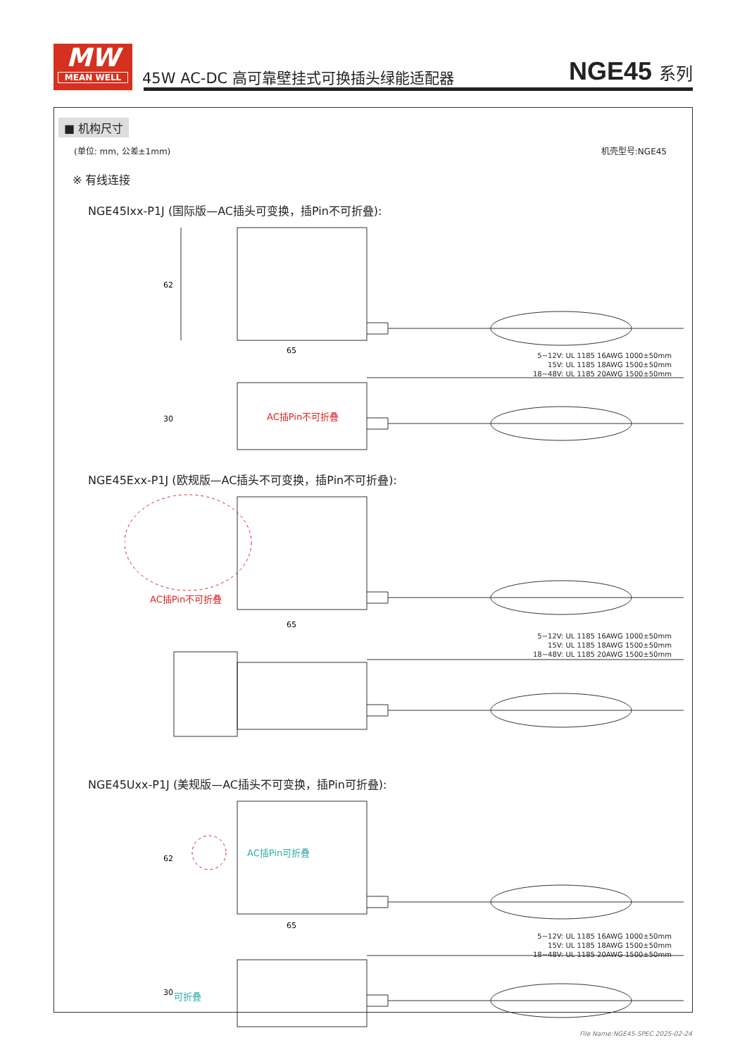MW
MEAN WELL
45W AC-DC 高可靠壁挂式可换插头绿能适配器
NGE45 系列
■ 机构尺寸
(单位: mm, 公差±1mm) 机壳型号:NGE45
※ 有线连接
NGE45Ixx-P1J (国际版—AC插头可变换，插Pin不可折叠):
62
65
30
5~12V: UL 1185 16AWG 1000±50mm
15V: UL 1185 18AWG 1500±50mm
18~48V: UL 1185 20AWG 1500±50mm
AC插Pin不可折叠
NGE45Exx-P1J (欧规版—AC插头不可变换，插Pin不可折叠):
65
AC插Pin不可折叠
5~12V: UL 1185 16AWG 1000±50mm
15V: UL 1185 18AWG 1500±50mm
18~48V: UL 1185 20AWG 1500±50mm
NGE45Uxx-P1J (美规版—AC插头不可变换，插Pin可折叠):
65
62
30
AC插Pin可折叠
可折叠
5~12V: UL 1185 16AWG 1000±50mm
15V: UL 1185 18AWG 1500±50mm
18~48V: UL 1185 20AWG 1500±50mm
File Name:NGE45-SPEC 2025-02-24